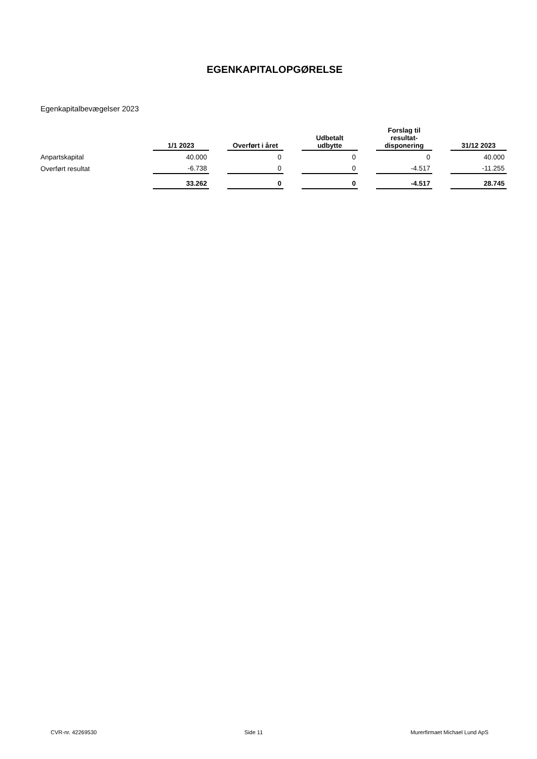EGENKAPITALOPGØRELSE
Egenkapitalbevægelser 2023
| | 1/1 2023 | | Overført i året | | Udbetalt udbytte | | Forslag til resultat- disponering | | 31/12 2023 |
| --- | --- | --- | --- | --- | --- | --- | --- | --- | --- |
| Anpartskapital | 40.000 | | 0 | | 0 | | 0 | | 40.000 |
| Overført resultat | -6.738 | | 0 | | 0 | | -4.517 | | -11.255 |
| | 33.262 | | 0 | | 0 | | -4.517 | | 28.745 |
CVR-nr. 42269530 Side 11 Murerfirmaet Michael Lund ApS